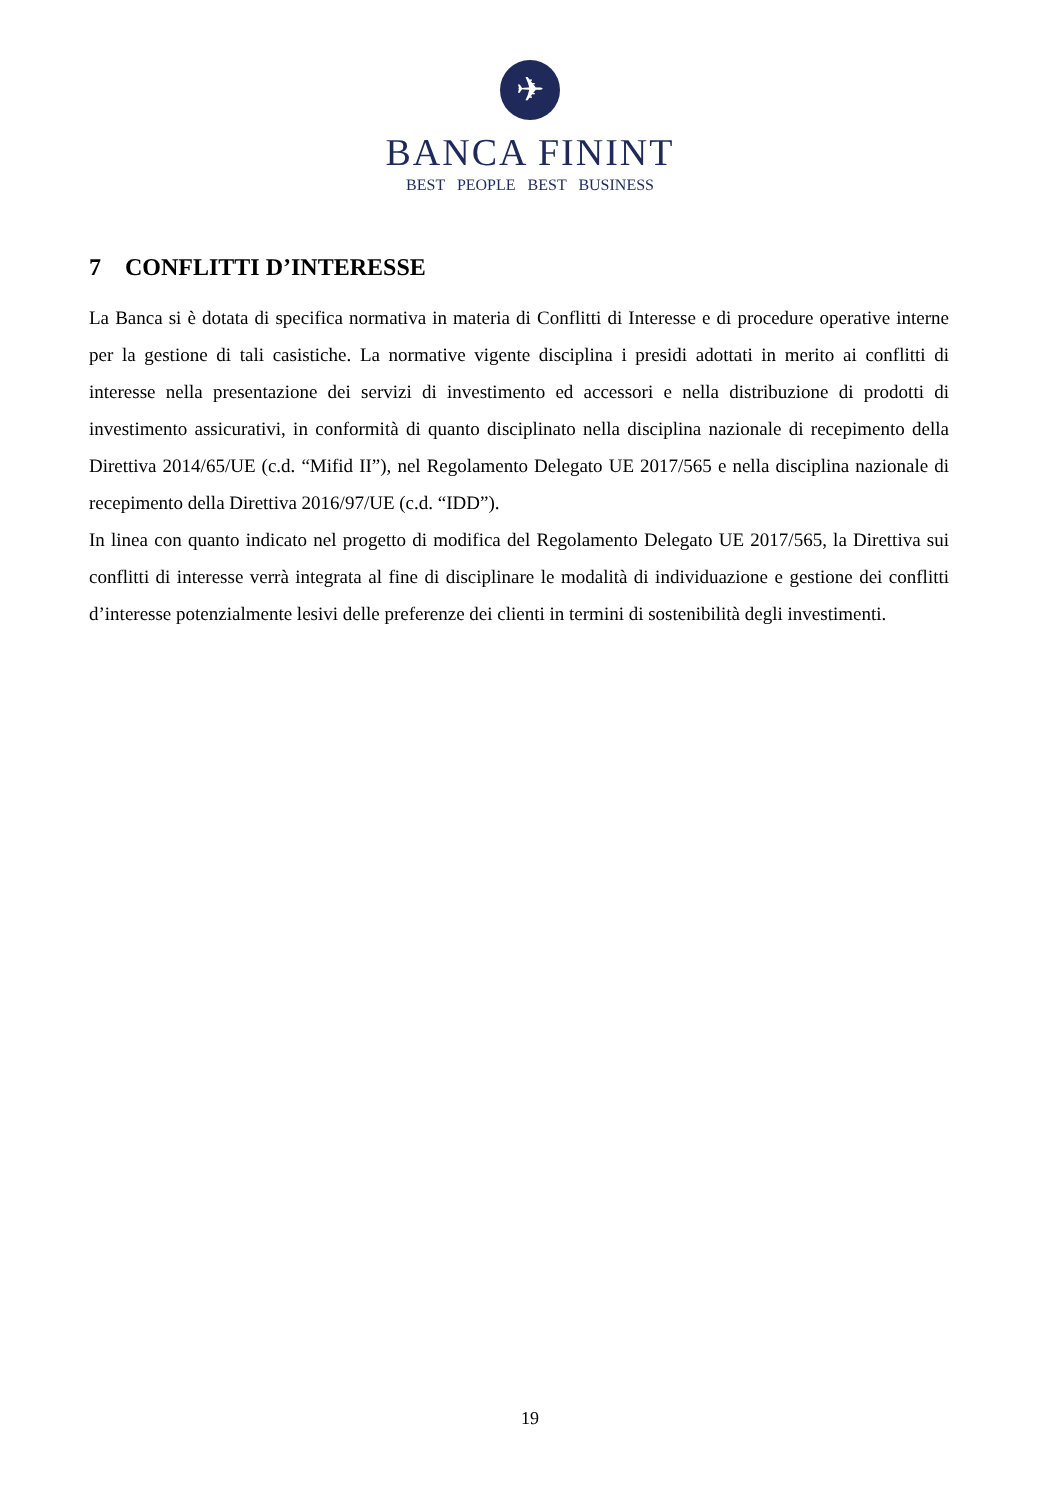✈
BANCA FININT
BEST PEOPLE BEST BUSINESS
7 CONFLITTI D’INTERESSE
La Banca si è dotata di specifica normativa in materia di Conflitti di Interesse e di procedure operative interne per la gestione di tali casistiche. La normative vigente disciplina i presidi adottati in merito ai conflitti di interesse nella presentazione dei servizi di investimento ed accessori e nella distribuzione di prodotti di investimento assicurativi, in conformità di quanto disciplinato nella disciplina nazionale di recepimento della Direttiva 2014/65/UE (c.d. “Mifid II”), nel Regolamento Delegato UE 2017/565 e nella disciplina nazionale di recepimento della Direttiva 2016/97/UE (c.d. “IDD”).
In linea con quanto indicato nel progetto di modifica del Regolamento Delegato UE 2017/565, la Direttiva sui conflitti di interesse verrà integrata al fine di disciplinare le modalità di individuazione e gestione dei conflitti d’interesse potenzialmente lesivi delle preferenze dei clienti in termini di sostenibilità degli investimenti.
19